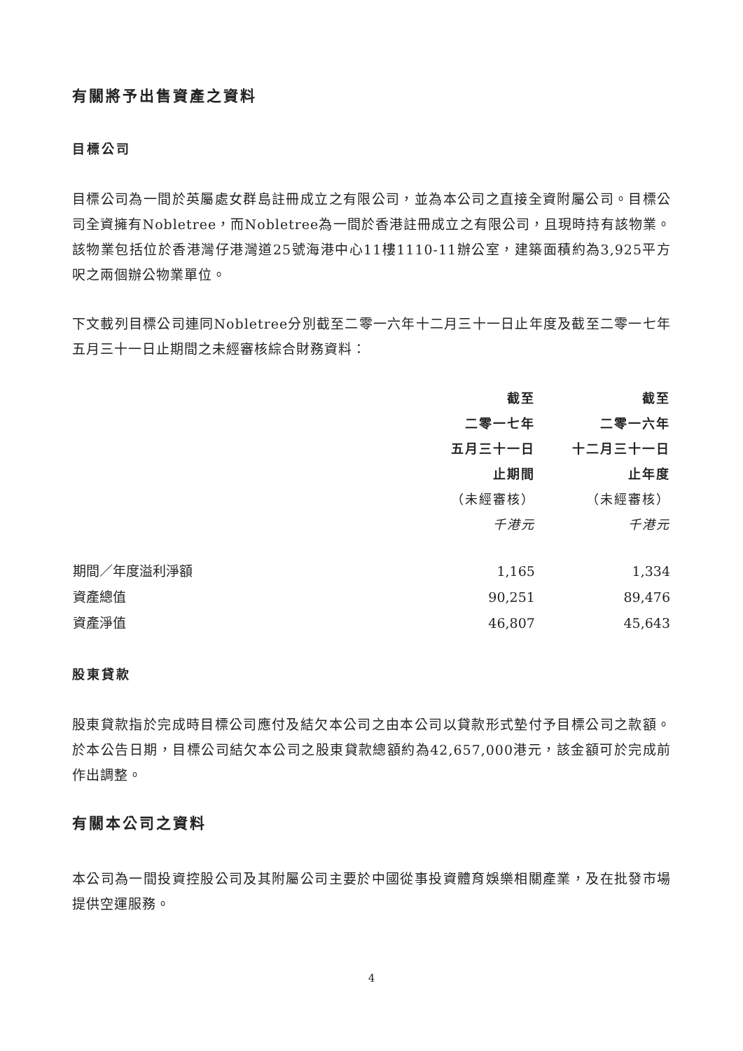有關將予出售資產之資料
目標公司
目標公司為一間於英屬處女群島註冊成立之有限公司，並為本公司之直接全資附屬公司。目標公司全資擁有Nobletree，而Nobletree為一間於香港註冊成立之有限公司，且現時持有該物業。該物業包括位於香港灣仔港灣道25號海港中心11樓1110-11辦公室，建築面積約為3,925平方呎之兩個辦公物業單位。
下文載列目標公司連同Nobletree分別截至二零一六年十二月三十一日止年度及截至二零一七年五月三十一日止期間之未經審核綜合財務資料：
| | 截至 二零一七年 五月三十一日 止期間 （未經審核） 千港元 | 截至 二零一六年 十二月三十一日 止年度 （未經審核） 千港元 |
| --- | --- | --- |
| 期間／年度溢利淨額 | 1,165 | 1,334 |
| 資產總值 | 90,251 | 89,476 |
| 資產淨值 | 46,807 | 45,643 |
股東貸款
股東貸款指於完成時目標公司應付及結欠本公司之由本公司以貸款形式墊付予目標公司之款額。於本公告日期，目標公司結欠本公司之股東貸款總額約為42,657,000港元，該金額可於完成前作出調整。
有關本公司之資料
本公司為一間投資控股公司及其附屬公司主要於中國從事投資體育娛樂相關產業，及在批發市場提供空運服務。
4